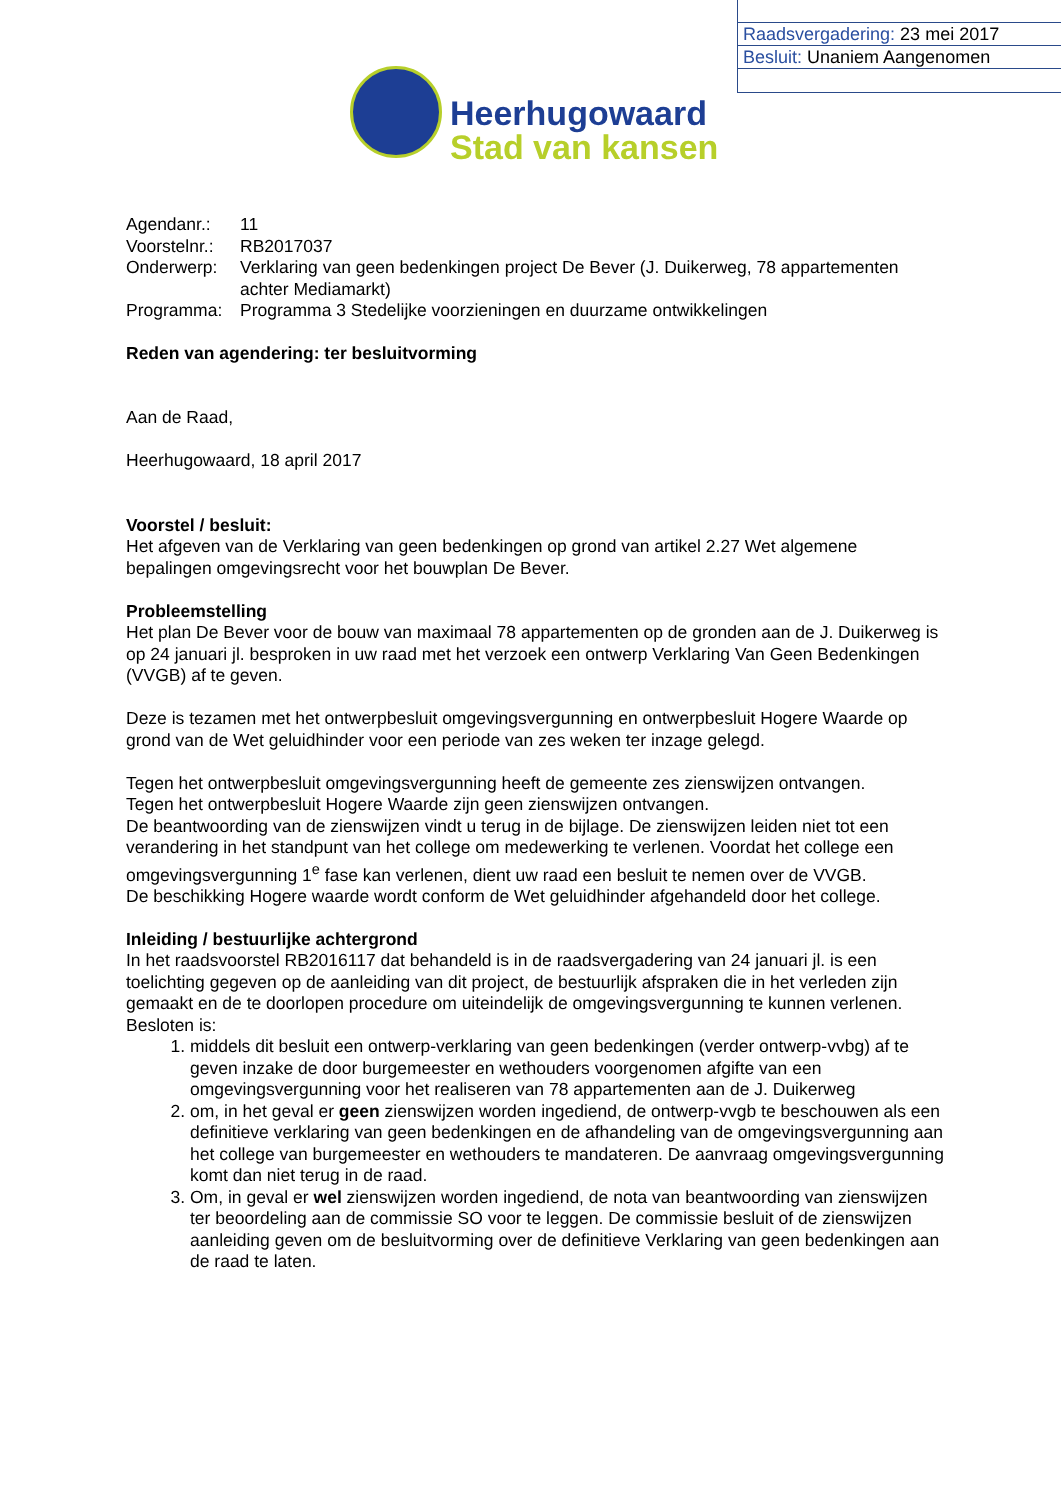Raadsvergadering: 23 mei 2017
Besluit: Unaniem Aangenomen
Heerhugowaard
Stad van kansen
| Agendanr.: | 11 |
| Voorstelnr.: | RB2017037 |
| Onderwerp: | Verklaring van geen bedenkingen project De Bever (J. Duikerweg, 78 appartementen achter Mediamarkt) |
| Programma: | Programma 3 Stedelijke voorzieningen en duurzame ontwikkelingen |
Reden van agendering: ter besluitvorming
Aan de Raad,
Heerhugowaard, 18 april 2017
Voorstel / besluit:
Het afgeven van de Verklaring van geen bedenkingen op grond van artikel 2.27 Wet algemene bepalingen omgevingsrecht voor het bouwplan De Bever.
Probleemstelling
Het plan De Bever voor de bouw van maximaal 78 appartementen op de gronden aan de J. Duikerweg is op 24 januari jl. besproken in uw raad met het verzoek een ontwerp Verklaring Van Geen Bedenkingen (VVGB) af te geven.
Deze is tezamen met het ontwerpbesluit omgevingsvergunning en ontwerpbesluit Hogere Waarde op grond van de Wet geluidhinder voor een periode van zes weken ter inzage gelegd.
Tegen het ontwerpbesluit omgevingsvergunning heeft de gemeente zes zienswijzen ontvangen.
Tegen het ontwerpbesluit Hogere Waarde zijn geen zienswijzen ontvangen.
De beantwoording van de zienswijzen vindt u terug in de bijlage. De zienswijzen leiden niet tot een verandering in het standpunt van het college om medewerking te verlenen. Voordat het college een omgevingsvergunning 1<sup>e</sup> fase kan verlenen, dient uw raad een besluit te nemen over de VVGB.
De beschikking Hogere waarde wordt conform de Wet geluidhinder afgehandeld door het college.
Inleiding / bestuurlijke achtergrond
In het raadsvoorstel RB2016117 dat behandeld is in de raadsvergadering van 24 januari jl. is een toelichting gegeven op de aanleiding van dit project, de bestuurlijk afspraken die in het verleden zijn gemaakt en de te doorlopen procedure om uiteindelijk de omgevingsvergunning te kunnen verlenen.
Besloten is:
1. middels dit besluit een ontwerp-verklaring van geen bedenkingen (verder ontwerp-vvbg) af te geven inzake de door burgemeester en wethouders voorgenomen afgifte van een omgevingsvergunning voor het realiseren van 78 appartementen aan de J. Duikerweg
2. om, in het geval er geen zienswijzen worden ingediend, de ontwerp-vvgb te beschouwen als een definitieve verklaring van geen bedenkingen en de afhandeling van de omgevingsvergunning aan het college van burgemeester en wethouders te mandateren. De aanvraag omgevingsvergunning komt dan niet terug in de raad.
3. Om, in geval er wel zienswijzen worden ingediend, de nota van beantwoording van zienswijzen ter beoordeling aan de commissie SO voor te leggen. De commissie besluit of de zienswijzen aanleiding geven om de besluitvorming over de definitieve Verklaring van geen bedenkingen aan de raad te laten.